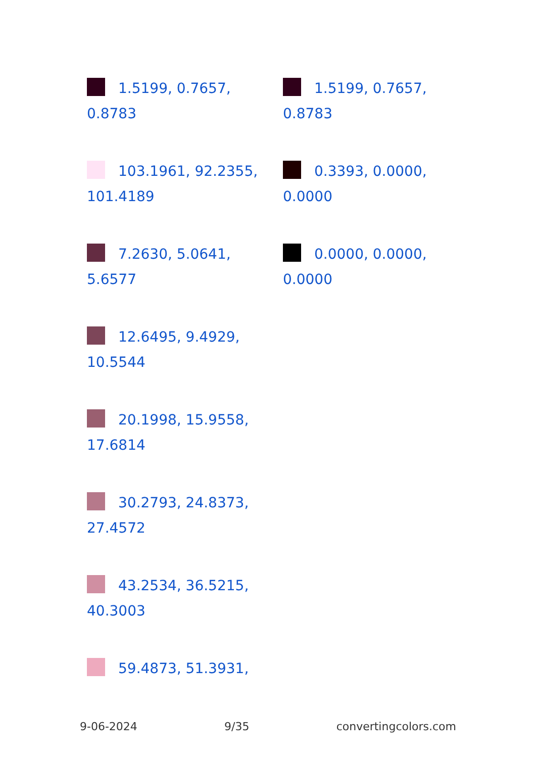1.5199, 0.7657, 0.8783
103.1961, 92.2355, 101.4189
7.2630, 5.0641, 5.6577
12.6495, 9.4929, 10.5544
20.1998, 15.9558, 17.6814
30.2793, 24.8373, 27.4572
43.2534, 36.5215, 40.3003
59.4873, 51.3931,
1.5199, 0.7657, 0.8783
0.3393, 0.0000, 0.0000
0.0000, 0.0000, 0.0000
9-06-2024 9/35 convertingcolors.com